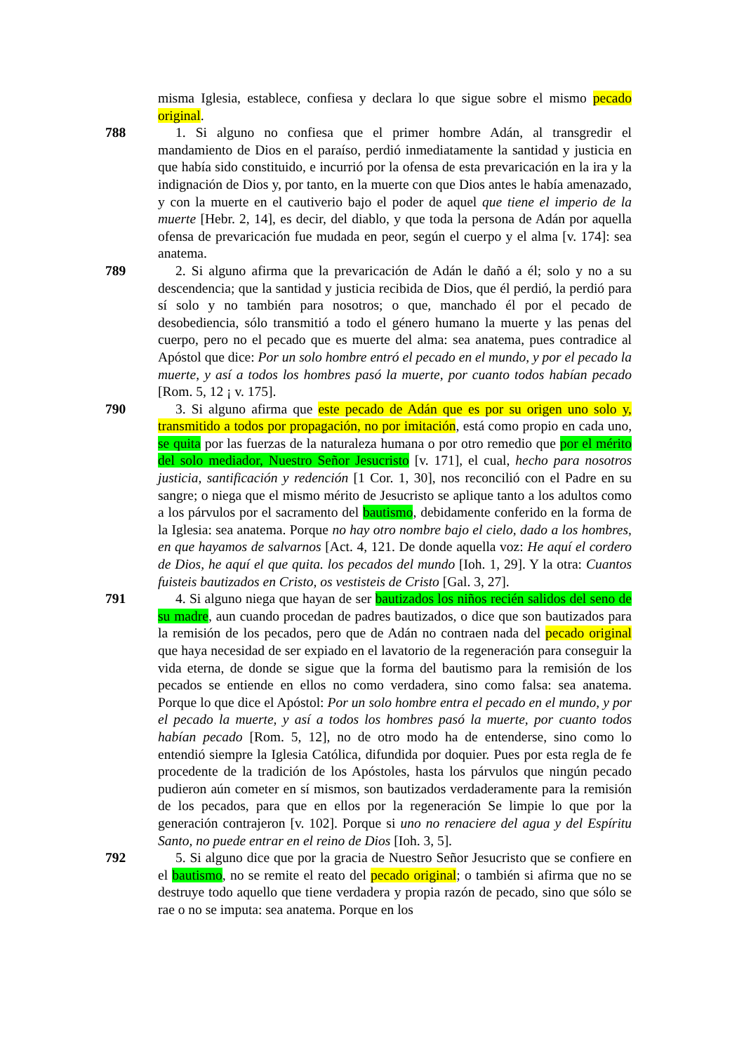misma Iglesia, establece, confiesa y declara lo que sigue sobre el mismo pecado original.
788 1. Si alguno no confiesa que el primer hombre Adán, al transgredir el mandamiento de Dios en el paraíso, perdió inmediatamente la santidad y justicia en que había sido constituido, e incurrió por la ofensa de esta prevaricación en la ira y la indignación de Dios y, por tanto, en la muerte con que Dios antes le había amenazado, y con la muerte en el cautiverio bajo el poder de aquel que tiene el imperio de la muerte [Hebr. 2, 14], es decir, del diablo, y que toda la persona de Adán por aquella ofensa de prevaricación fue mudada en peor, según el cuerpo y el alma [v. 174]: sea anatema.
789 2. Si alguno afirma que la prevaricación de Adán le dañó a él; solo y no a su descendencia; que la santidad y justicia recibida de Dios, que él perdió, la perdió para sí solo y no también para nosotros; o que, manchado él por el pecado de desobediencia, sólo transmitió a todo el género humano la muerte y las penas del cuerpo, pero no el pecado que es muerte del alma: sea anatema, pues contradice al Apóstol que dice: Por un solo hombre entró el pecado en el mundo, y por el pecado la muerte, y así a todos los hombres pasó la muerte, por cuanto todos habían pecado [Rom. 5, 12 ¡ v. 175].
790 3. Si alguno afirma que este pecado de Adán que es por su origen uno solo y, transmitido a todos por propagación, no por imitación, está como propio en cada uno, se quita por las fuerzas de la naturaleza humana o por otro remedio que por el mérito del solo mediador, Nuestro Señor Jesucristo [v. 171], el cual, hecho para nosotros justicia, santificación y redención [1 Cor. 1, 30], nos reconcilió con el Padre en su sangre; o niega que el mismo mérito de Jesucristo se aplique tanto a los adultos como a los párvulos por el sacramento del bautismo, debidamente conferido en la forma de la Iglesia: sea anatema. Porque no hay otro nombre bajo el cielo, dado a los hombres, en que hayamos de salvarnos [Act. 4, 121. De donde aquella voz: He aquí el cordero de Dios, he aquí el que quita. los pecados del mundo [Ioh. 1, 29]. Y la otra: Cuantos fuisteis bautizados en Cristo, os vestisteis de Cristo [Gal. 3, 27].
791 4. Si alguno niega que hayan de ser bautizados los niños recién salidos del seno de su madre, aun cuando procedan de padres bautizados, o dice que son bautizados para la remisión de los pecados, pero que de Adán no contraen nada del pecado original que haya necesidad de ser expiado en el lavatorio de la regeneración para conseguir la vida eterna, de donde se sigue que la forma del bautismo para la remisión de los pecados se entiende en ellos no como verdadera, sino como falsa: sea anatema. Porque lo que dice el Apóstol: Por un solo hombre entra el pecado en el mundo, y por el pecado la muerte, y así a todos los hombres pasó la muerte, por cuanto todos habían pecado [Rom. 5, 12], no de otro modo ha de entenderse, sino como lo entendió siempre la Iglesia Católica, difundida por doquier. Pues por esta regla de fe procedente de la tradición de los Apóstoles, hasta los párvulos que ningún pecado pudieron aún cometer en sí mismos, son bautizados verdaderamente para la remisión de los pecados, para que en ellos por la regeneración Se limpie lo que por la generación contrajeron [v. 102]. Porque si uno no renaciere del agua y del Espíritu Santo, no puede entrar en el reino de Dios [Ioh. 3, 5].
792 5. Si alguno dice que por la gracia de Nuestro Señor Jesucristo que se confiere en el bautismo, no se remite el reato del pecado original; o también si afirma que no se destruye todo aquello que tiene verdadera y propia razón de pecado, sino que sólo se rae o no se imputa: sea anatema. Porque en los